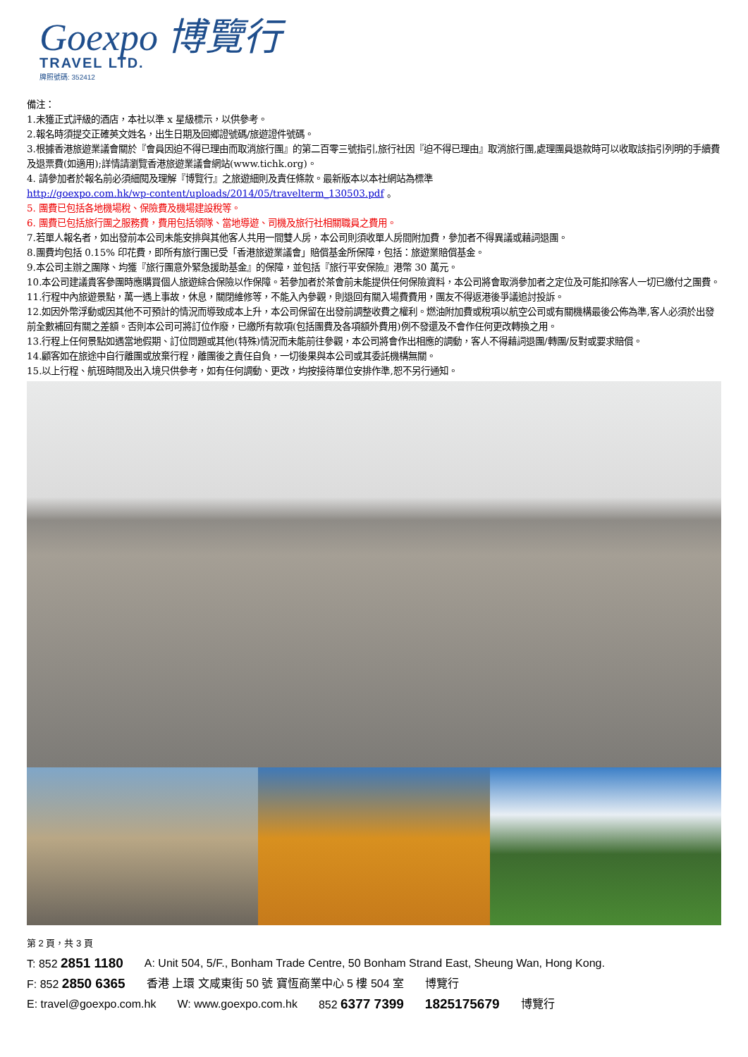Goexpo 博覽行
TRAVEL LTD.
牌照號碼: 352412
備注：
1.未獲正式評級的酒店，本社以準 x 星級標示，以供參考。
2.報名時須提交正確英文姓名，出生日期及回鄉證號碼/旅遊證件號碼。
3.根據香港旅遊業議會關於『會員因迫不得已理由而取消旅行團』的第二百零三號指引,旅行社因『迫不得已理由』取消旅行團,處理團員退款時可以收取該指引列明的手續費及退票費(如適用);詳情請瀏覽香港旅遊業議會網站(www.tichk.org)。
4. 請參加者於報名前必須細閱及理解『博覽行』之旅遊細則及責任條款。最新版本以本社網站為標準
http://goexpo.com.hk/wp-content/uploads/2014/05/travelterm_130503.pdf 。
5. 團費已包括各地機場稅、保險費及機場建設稅等。
6. 團費已包括旅行團之服務費，費用包括領隊、當地導遊、司機及旅行社相關職員之費用。
7.若單人報名者，如出發前本公司未能安排與其他客人共用一間雙人房，本公司則須收單人房間附加費，參加者不得異議或藉詞退團。
8.團費均包括 0.15% 印花費，即所有旅行團已受「香港旅遊業議會」賠償基金所保障，包括：旅遊業賠償基金。
9.本公司主辦之團隊、均獲『旅行團意外緊急援助基金』的保障，並包括『旅行平安保險』港幣 30 萬元。
10.本公司建議貴客參團時應購買個人旅遊綜合保險以作保障。若參加者於茶會前未能提供任何保險資料，本公司將會取消參加者之定位及可能扣除客人一切已繳付之團費。
11.行程中內旅遊景點，萬一遇上事故，休息，關閉維修等，不能入內參觀，則退回有關入場費費用，團友不得返港後爭議追討投訴。
12.如因外幣浮動或因其他不可預計的情況而導致成本上升，本公司保留在出發前調整收費之權利。燃油附加費或稅項以航空公司或有關機構最後公佈為準,客人必須於出發前全數補回有關之差額。否則本公司可將訂位作廢，已繳所有款項(包括團費及各項額外費用)例不發還及不會作任何更改轉換之用。
13.行程上任何景點如遇當地假期、訂位問題或其他(特殊)情況而未能前往參觀，本公司將會作出相應的調動，客人不得藉詞退團/轉團/反對或要求賠償。
14.顧客如在旅途中自行離團或放棄行程，離團後之責任自負，一切後果與本公司或其委託機構無關。
15.以上行程、航班時間及出入境只供參考，如有任何調動、更改，均按接待單位安排作準,恕不另行通知。
第 2 頁，共 3 頁
T: 852 2851 1180 A: Unit 504, 5/F., Bonham Trade Centre, 50 Bonham Strand East, Sheung Wan, Hong Kong.
F: 852 2850 6365 香港 上環 文咸東街 50 號 寶恆商業中心 5 樓 504 室 博覽行
E: travel@goexpo.com.hk W: www.goexpo.com.hk 852 6377 7399 1825175679 博覽行